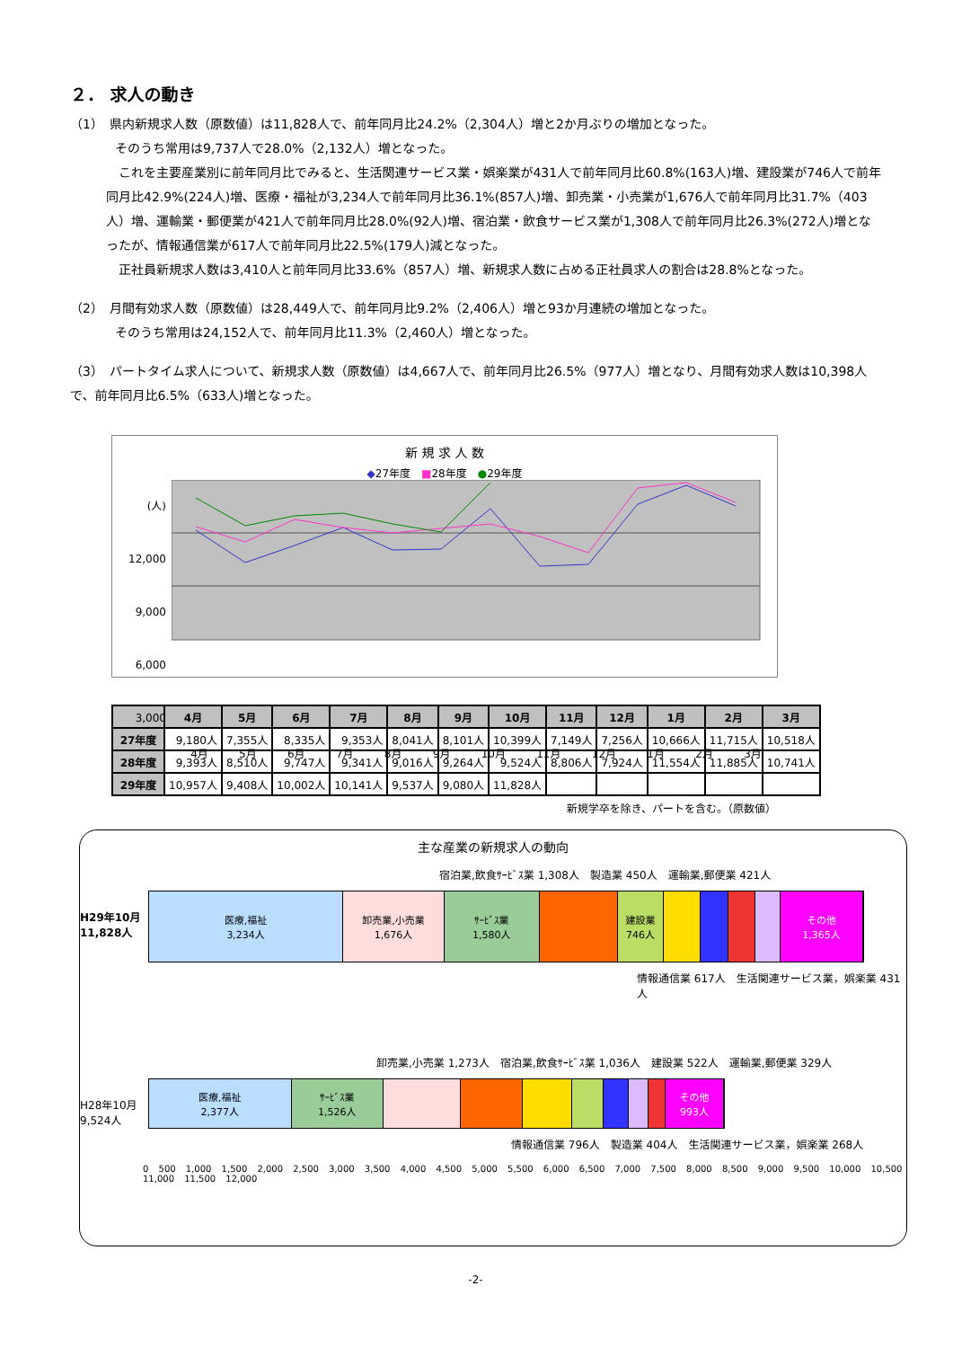２． 求人の動き
（1）　県内新規求人数（原数値）は11,828人で、前年同月比24.2%（2,304人）増と2か月ぶりの増加となった。
そのうち常用は9,737人で28.0%（2,132人）増となった。
　これを主要産業別に前年同月比でみると、生活関連サービス業・娯楽業が431人で前年同月比60.8%(163人)増、建設業が746人で前年同月比42.9%(224人)増、医療・福祉が3,234人で前年同月比36.1%(857人)増、卸売業・小売業が1,676人で前年同月比31.7%（403人）増、運輸業・郵便業が421人で前年同月比28.0%(92人)増、宿泊業・飲食サービス業が1,308人で前年同月比26.3%(272人)増となったが、情報通信業が617人で前年同月比22.5%(179人)減となった。
　正社員新規求人数は3,410人と前年同月比33.6%（857人）増、新規求人数に占める正社員求人の割合は28.8%となった。
（2）　月間有効求人数（原数値）は28,449人で、前年同月比9.2%（2,406人）増と93か月連続の増加となった。
そのうち常用は24,152人で、前年同月比11.3%（2,460人）増となった。
（3）　パートタイム求人について、新規求人数（原数値）は4,667人で、前年同月比26.5%（977人）増となり、月間有効求人数は10,398人で、前年同月比6.5%（633人)増となった。
新 規 求 人 数
◆27年度　■28年度　●29年度
(人)
12,000
9,000
6,000
3,000
4月 5月 6月 7月 8月 9月 10月 11月 12月 1月 2月 3月
| | 4月 | 5月 | 6月 | 7月 | 8月 | 9月 | 10月 | 11月 | 12月 | 1月 | 2月 | 3月 |
| --- | --- | --- | --- | --- | --- | --- | --- | --- | --- | --- | --- | --- |
| 27年度 | 9,180人 | 7,355人 | 8,335人 | 9,353人 | 8,041人 | 8,101人 | 10,399人 | 7,149人 | 7,256人 | 10,666人 | 11,715人 | 10,518人 |
| 28年度 | 9,393人 | 8,510人 | 9,747人 | 9,341人 | 9,016人 | 9,264人 | 9,524人 | 8,806人 | 7,924人 | 11,554人 | 11,885人 | 10,741人 |
| 29年度 | 10,957人 | 9,408人 | 10,002人 | 10,141人 | 9,537人 | 9,080人 | 11,828人 | | | | | |
新規学卒を除き、パートを含む。（原数値）
主な産業の新規求人の動向
宿泊業,飲食ｻｰﾋﾞｽ業 1,308人　製造業 450人　運輸業,郵便業 421人
H29年10月 11,828人
医療,福祉
3,234人
卸売業,小売業
1,676人
ｻｰﾋﾞｽ業
1,580人
建設業
746人
その他
1,365人
情報通信業 617人　生活関連サービス業，娯楽業 431人
卸売業,小売業 1,273人　宿泊業,飲食ｻｰﾋﾞｽ業 1,036人　建設業 522人　運輸業,郵便業 329人
H28年10月 9,524人
医療,福祉
2,377人
ｻｰﾋﾞｽ業
1,526人
その他
993人
情報通信業 796人　製造業 404人　生活関連サービス業，娯楽業 268人
0 500 1,000 1,500 2,000 2,500 3,000 3,500 4,000 4,500 5,000 5,500 6,000 6,500 7,000 7,500 8,000 8,500 9,000 9,500 10,000 10,500 11,000 11,500 12,000
-2-